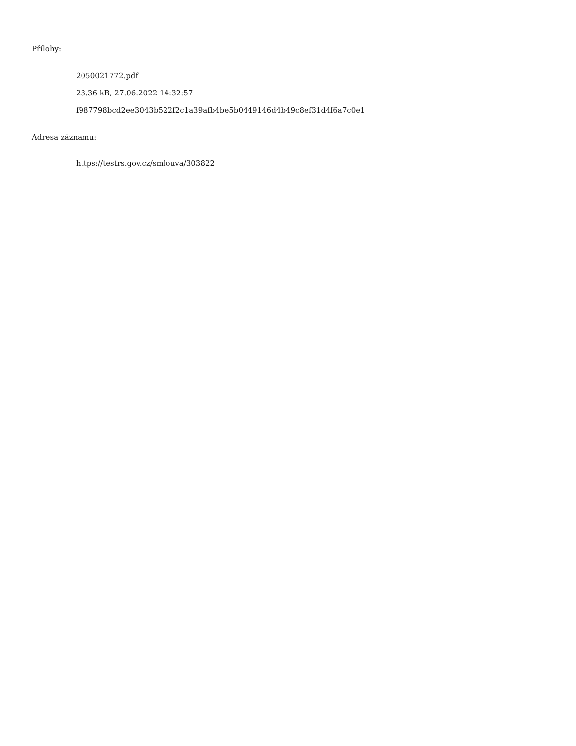Přílohy:
2050021772.pdf
23.36 kB, 27.06.2022 14:32:57
f987798bcd2ee3043b522f2c1a39afb4be5b0449146d4b49c8ef31d4f6a7c0e1
Adresa záznamu:
https://testrs.gov.cz/smlouva/303822